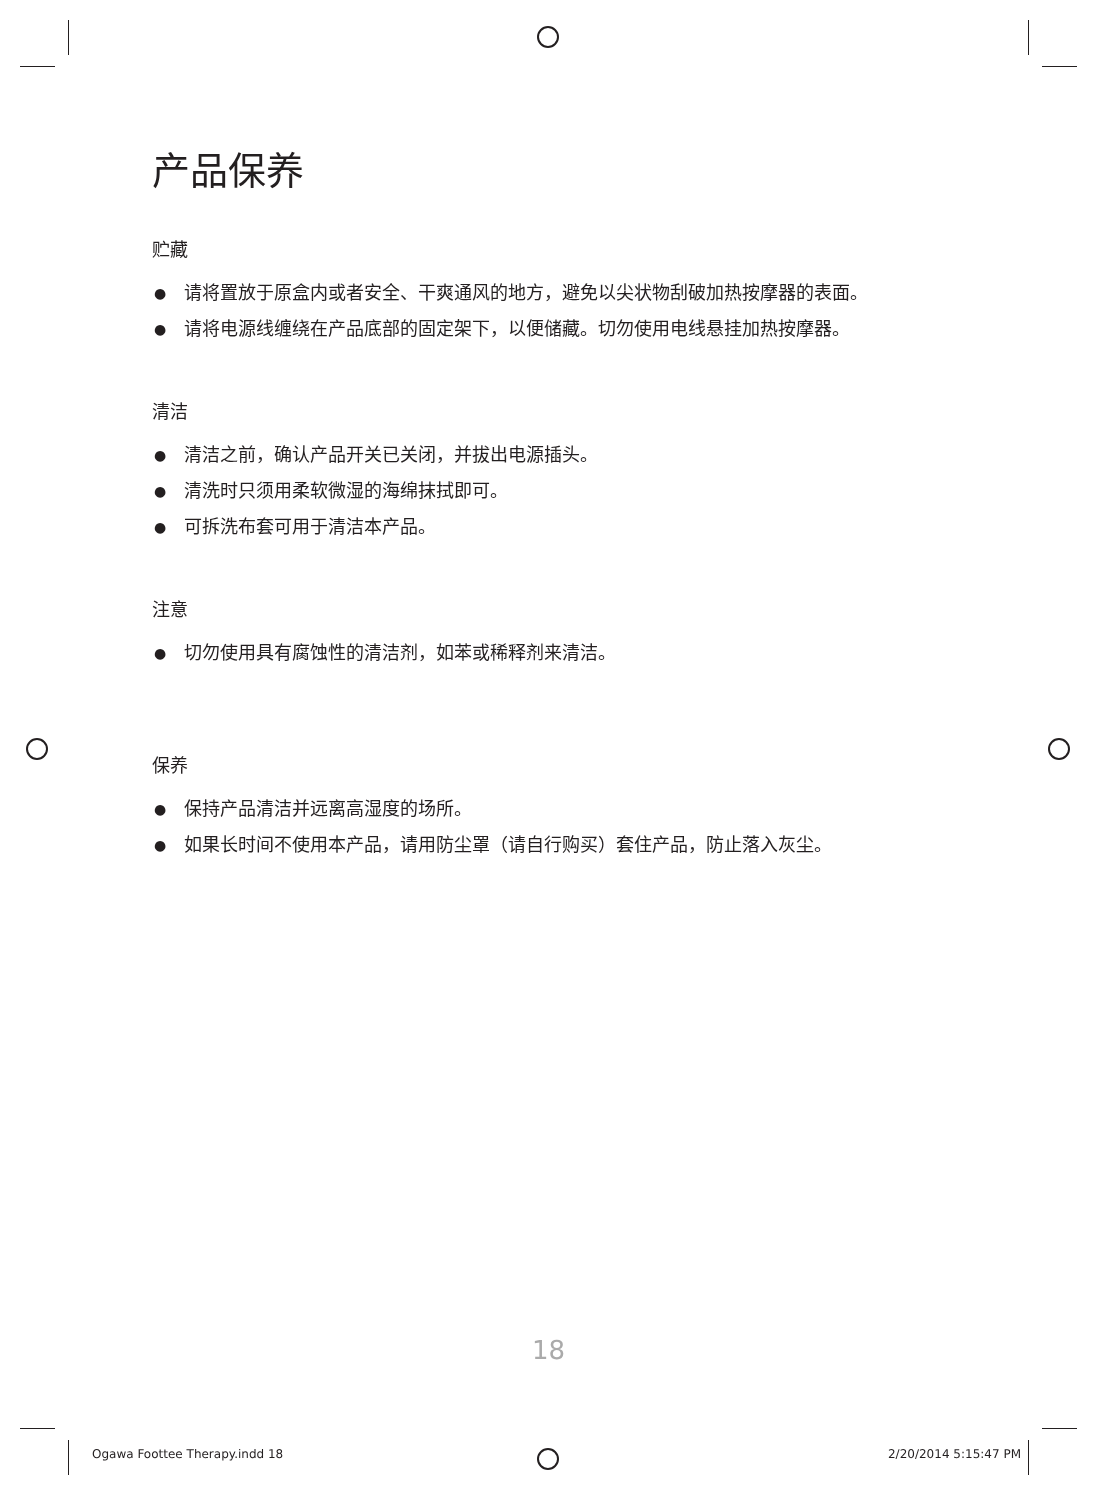产品保养
贮藏
● 请将置放于原盒内或者安全、干爽通风的地方，避免以尖状物刮破加热按摩器的表面。
● 请将电源线缠绕在产品底部的固定架下，以便储藏。切勿使用电线悬挂加热按摩器。
清洁
● 清洁之前，确认产品开关已关闭，并拔出电源插头。
● 清洗时只须用柔软微湿的海绵抹拭即可。
● 可拆洗布套可用于清洁本产品。
注意
● 切勿使用具有腐蚀性的清洁剂，如苯或稀释剂来清洁。
保养
● 保持产品清洁并远离高湿度的场所。
● 如果长时间不使用本产品，请用防尘罩（请自行购买）套住产品，防止落入灰尘。
18
Ogawa Foottee Therapy.indd 18 2/20/2014 5:15:47 PM